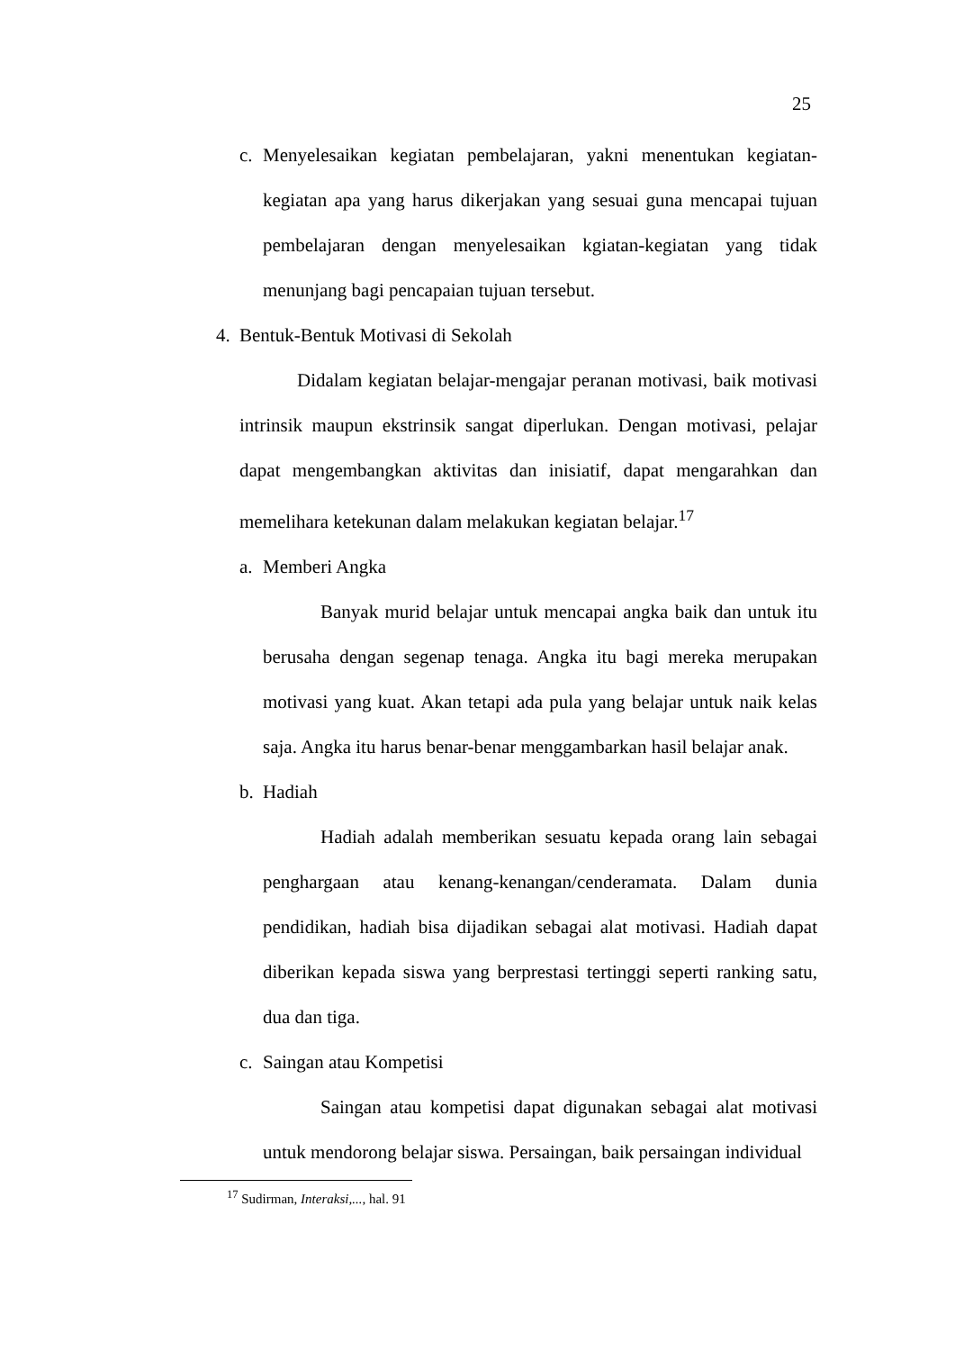25
c. Menyelesaikan kegiatan pembelajaran, yakni menentukan kegiatan-kegiatan apa yang harus dikerjakan yang sesuai guna mencapai tujuan pembelajaran dengan menyelesaikan kgiatan-kegiatan yang tidak menunjang bagi pencapaian tujuan tersebut.
4. Bentuk-Bentuk Motivasi di Sekolah
Didalam kegiatan belajar-mengajar peranan motivasi, baik motivasi intrinsik maupun ekstrinsik sangat diperlukan. Dengan motivasi, pelajar dapat mengembangkan aktivitas dan inisiatif, dapat mengarahkan dan memelihara ketekunan dalam melakukan kegiatan belajar.<sup>17</sup>
a. Memberi Angka
Banyak murid belajar untuk mencapai angka baik dan untuk itu berusaha dengan segenap tenaga. Angka itu bagi mereka merupakan motivasi yang kuat. Akan tetapi ada pula yang belajar untuk naik kelas saja. Angka itu harus benar-benar menggambarkan hasil belajar anak.
b. Hadiah
Hadiah adalah memberikan sesuatu kepada orang lain sebagai penghargaan atau kenang-kenangan/cenderamata. Dalam dunia pendidikan, hadiah bisa dijadikan sebagai alat motivasi. Hadiah dapat diberikan kepada siswa yang berprestasi tertinggi seperti ranking satu, dua dan tiga.
c. Saingan atau Kompetisi
Saingan atau kompetisi dapat digunakan sebagai alat motivasi untuk mendorong belajar siswa. Persaingan, baik persaingan individual
<sup>17</sup> Sudirman, Interaksi,..., hal. 91